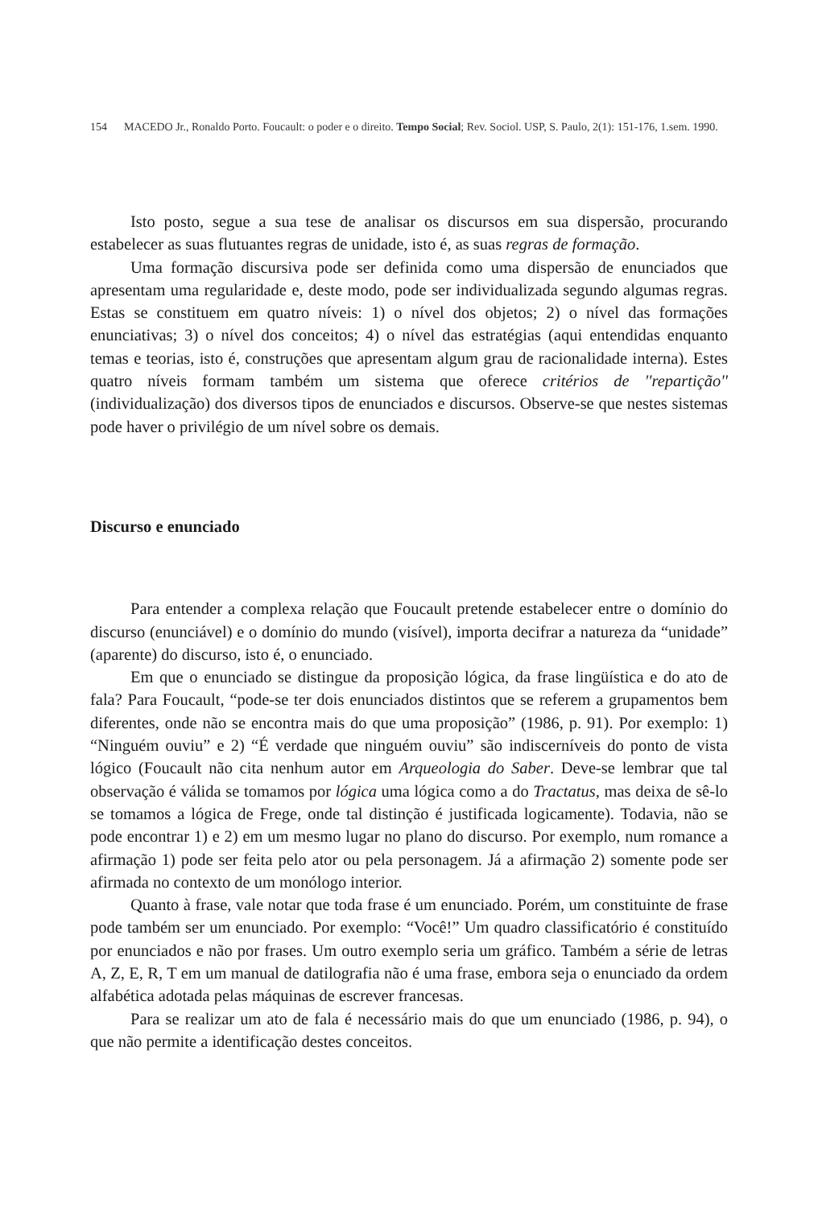154 MACEDO Jr., Ronaldo Porto. Foucault: o poder e o direito. Tempo Social; Rev. Sociol. USP, S. Paulo, 2(1): 151-176, 1.sem. 1990.
Isto posto, segue a sua tese de analisar os discursos em sua dispersão, procurando estabelecer as suas flutuantes regras de unidade, isto é, as suas regras de formação.
Uma formação discursiva pode ser definida como uma dispersão de enunciados que apresentam uma regularidade e, deste modo, pode ser individualizada segundo algumas regras. Estas se constituem em quatro níveis: 1) o nível dos objetos; 2) o nível das formações enunciativas; 3) o nível dos conceitos; 4) o nível das estratégias (aqui entendidas enquanto temas e teorias, isto é, construções que apresentam algum grau de racionalidade interna). Estes quatro níveis formam também um sistema que oferece critérios de ''repartição'' (individualização) dos diversos tipos de enunciados e discursos. Observe-se que nestes sistemas pode haver o privilégio de um nível sobre os demais.
Discurso e enunciado
Para entender a complexa relação que Foucault pretende estabelecer entre o domínio do discurso (enunciável) e o domínio do mundo (visível), importa decifrar a natureza da “unidade” (aparente) do discurso, isto é, o enunciado.
Em que o enunciado se distingue da proposição lógica, da frase lingüística e do ato de fala? Para Foucault, “pode-se ter dois enunciados distintos que se referem a grupamentos bem diferentes, onde não se encontra mais do que uma proposição” (1986, p. 91). Por exemplo: 1) “Ninguém ouviu” e 2) “É verdade que ninguém ouviu” são indiscerníveis do ponto de vista lógico (Foucault não cita nenhum autor em Arqueologia do Saber. Deve-se lembrar que tal observação é válida se tomamos por lógica uma lógica como a do Tractatus, mas deixa de sê-lo se tomamos a lógica de Frege, onde tal distinção é justificada logicamente). Todavia, não se pode encontrar 1) e 2) em um mesmo lugar no plano do discurso. Por exemplo, num romance a afirmação 1) pode ser feita pelo ator ou pela personagem. Já a afirmação 2) somente pode ser afirmada no contexto de um monólogo interior.
Quanto à frase, vale notar que toda frase é um enunciado. Porém, um constituinte de frase pode também ser um enunciado. Por exemplo: “Você!” Um quadro classificatório é constituído por enunciados e não por frases. Um outro exemplo seria um gráfico. Também a série de letras A, Z, E, R, T em um manual de datilografia não é uma frase, embora seja o enunciado da ordem alfabética adotada pelas máquinas de escrever francesas.
Para se realizar um ato de fala é necessário mais do que um enunciado (1986, p. 94), o que não permite a identificação destes conceitos.